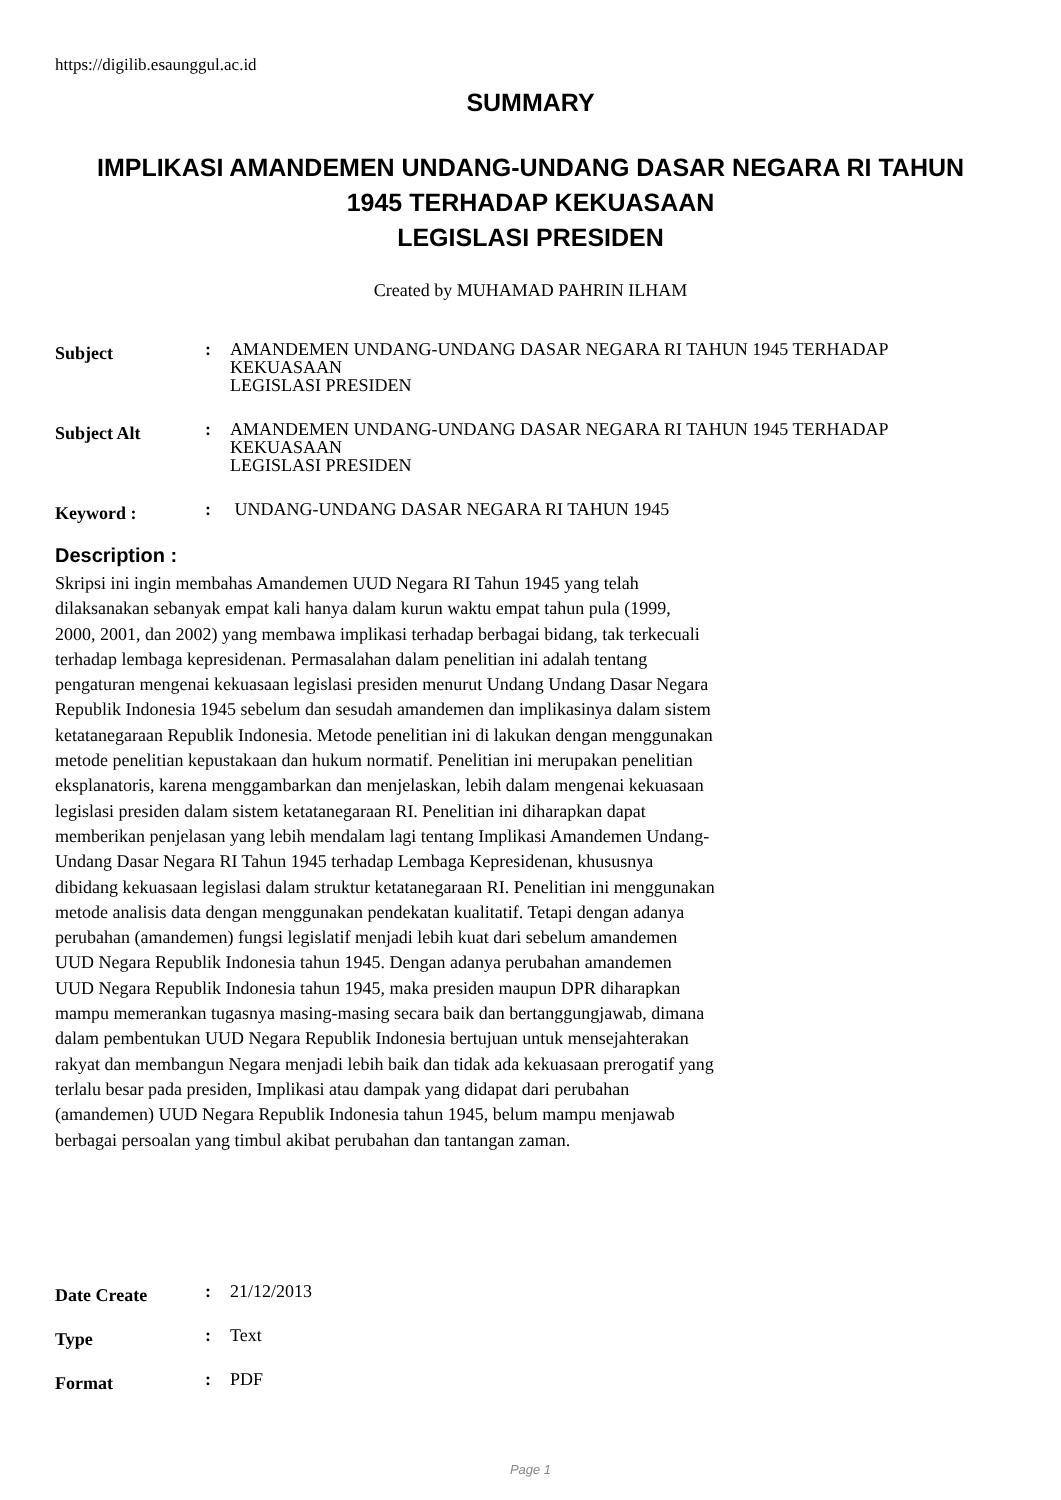https://digilib.esaunggul.ac.id
SUMMARY
IMPLIKASI AMANDEMEN UNDANG-UNDANG DASAR NEGARA RI TAHUN
1945 TERHADAP KEKUASAAN
LEGISLASI PRESIDEN
Created by MUHAMAD PAHRIN ILHAM
| Subject | : | AMANDEMEN UNDANG-UNDANG DASAR NEGARA RI TAHUN 1945 TERHADAP KEKUASAAN LEGISLASI PRESIDEN |
| Subject Alt | : | AMANDEMEN UNDANG-UNDANG DASAR NEGARA RI TAHUN 1945 TERHADAP KEKUASAAN LEGISLASI PRESIDEN |
| Keyword : | : | UNDANG-UNDANG DASAR NEGARA RI TAHUN 1945 |
Description :
Skripsi ini ingin membahas Amandemen UUD Negara RI Tahun 1945 yang telah dilaksanakan sebanyak empat kali hanya dalam kurun waktu empat tahun pula (1999, 2000, 2001, dan 2002) yang membawa implikasi terhadap berbagai bidang, tak terkecuali terhadap lembaga kepresidenan. Permasalahan dalam penelitian ini adalah tentang pengaturan mengenai kekuasaan legislasi presiden menurut Undang Undang Dasar Negara Republik Indonesia 1945 sebelum dan sesudah amandemen dan implikasinya dalam sistem ketatanegaraan Republik Indonesia. Metode penelitian ini di lakukan dengan menggunakan metode penelitian kepustakaan dan hukum normatif. Penelitian ini merupakan penelitian eksplanatoris, karena menggambarkan dan menjelaskan, lebih dalam mengenai kekuasaan legislasi presiden dalam sistem ketatanegaraan RI. Penelitian ini diharapkan dapat memberikan penjelasan yang lebih mendalam lagi tentang Implikasi Amandemen Undang-Undang Dasar Negara RI Tahun 1945 terhadap Lembaga Kepresidenan, khususnya dibidang kekuasaan legislasi dalam struktur ketatanegaraan RI. Penelitian ini menggunakan metode analisis data dengan menggunakan pendekatan kualitatif. Tetapi dengan adanya perubahan (amandemen) fungsi legislatif menjadi lebih kuat dari sebelum amandemen UUD Negara Republik Indonesia tahun 1945. Dengan adanya perubahan amandemen UUD Negara Republik Indonesia tahun 1945, maka presiden maupun DPR diharapkan mampu memerankan tugasnya masing-masing secara baik dan bertanggungjawab, dimana dalam pembentukan UUD Negara Republik Indonesia bertujuan untuk mensejahterakan rakyat dan membangun Negara menjadi lebih baik dan tidak ada kekuasaan prerogatif yang terlalu besar pada presiden, Implikasi atau dampak yang didapat dari perubahan (amandemen) UUD Negara Republik Indonesia tahun 1945, belum mampu menjawab berbagai persoalan yang timbul akibat perubahan dan tantangan zaman.
| Date Create | : | 21/12/2013 |
| Type | : | Text |
| Format | : | PDF |
Page 1